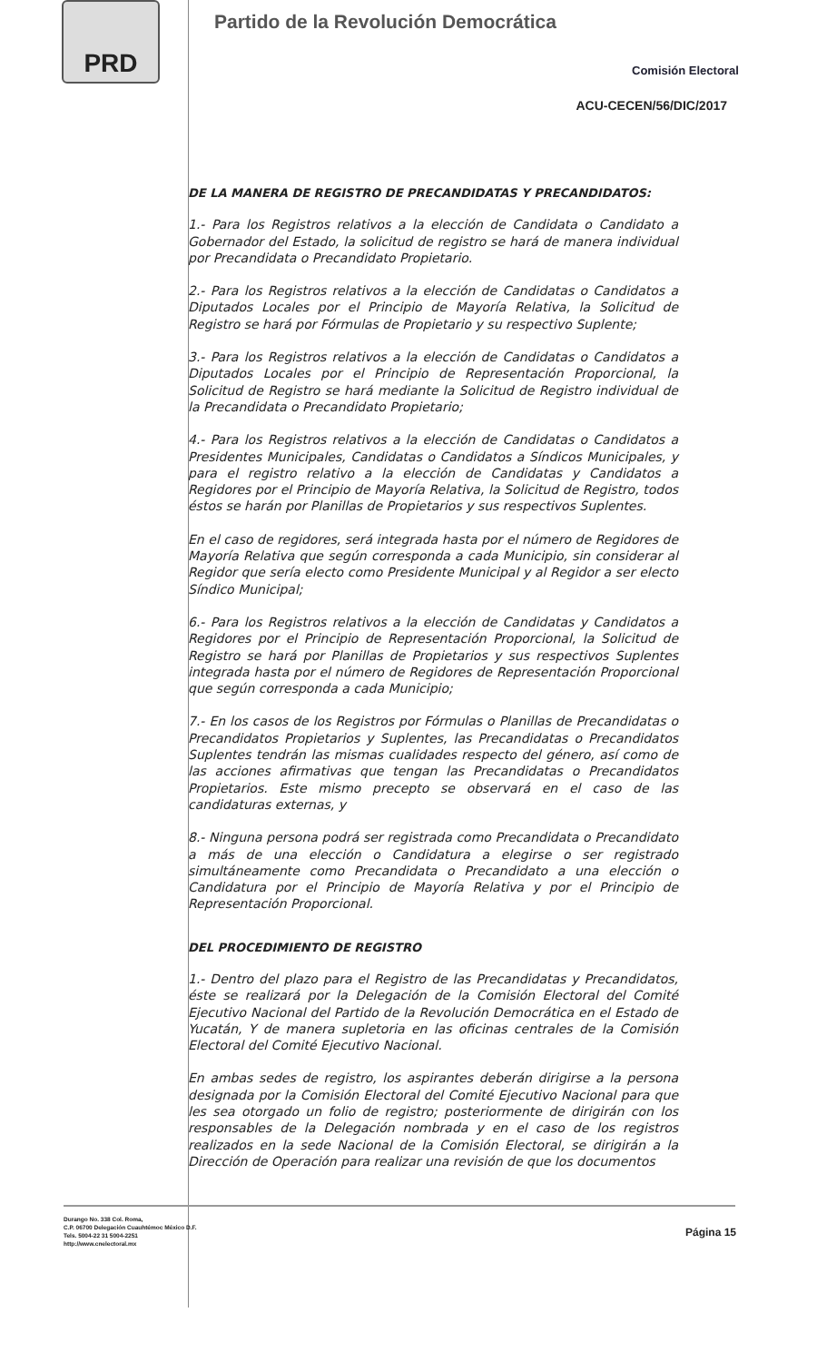PRD
Partido de la Revolución Democrática
Comisión Electoral
ACU-CECEN/56/DIC/2017
DE LA MANERA DE REGISTRO DE PRECANDIDATAS Y PRECANDIDATOS:
1.- Para los Registros relativos a la elección de Candidata o Candidato a Gobernador del Estado, la solicitud de registro se hará de manera individual por Precandidata o Precandidato Propietario.
2.- Para los Registros relativos a la elección de Candidatas o Candidatos a Diputados Locales por el Principio de Mayoría Relativa, la Solicitud de Registro se hará por Fórmulas de Propietario y su respectivo Suplente;
3.- Para los Registros relativos a la elección de Candidatas o Candidatos a Diputados Locales por el Principio de Representación Proporcional, la Solicitud de Registro se hará mediante la Solicitud de Registro individual de la Precandidata o Precandidato Propietario;
4.- Para los Registros relativos a la elección de Candidatas o Candidatos a Presidentes Municipales, Candidatas o Candidatos a Síndicos Municipales, y para el registro relativo a la elección de Candidatas y Candidatos a Regidores por el Principio de Mayoría Relativa, la Solicitud de Registro, todos éstos se harán por Planillas de Propietarios y sus respectivos Suplentes.
En el caso de regidores, será integrada hasta por el número de Regidores de Mayoría Relativa que según corresponda a cada Municipio, sin considerar al Regidor que sería electo como Presidente Municipal y al Regidor a ser electo Síndico Municipal;
6.- Para los Registros relativos a la elección de Candidatas y Candidatos a Regidores por el Principio de Representación Proporcional, la Solicitud de Registro se hará por Planillas de Propietarios y sus respectivos Suplentes integrada hasta por el número de Regidores de Representación Proporcional que según corresponda a cada Municipio;
7.- En los casos de los Registros por Fórmulas o Planillas de Precandidatas o Precandidatos Propietarios y Suplentes, las Precandidatas o Precandidatos Suplentes tendrán las mismas cualidades respecto del género, así como de las acciones afirmativas que tengan las Precandidatas o Precandidatos Propietarios. Este mismo precepto se observará en el caso de las candidaturas externas, y
8.- Ninguna persona podrá ser registrada como Precandidata o Precandidato a más de una elección o Candidatura a elegirse o ser registrado simultáneamente como Precandidata o Precandidato a una elección o Candidatura por el Principio de Mayoría Relativa y por el Principio de Representación Proporcional.
DEL PROCEDIMIENTO DE REGISTRO
1.- Dentro del plazo para el Registro de las Precandidatas y Precandidatos, éste se realizará por la Delegación de la Comisión Electoral del Comité Ejecutivo Nacional del Partido de la Revolución Democrática en el Estado de Yucatán, Y de manera supletoria en las oficinas centrales de la Comisión Electoral del Comité Ejecutivo Nacional.
En ambas sedes de registro, los aspirantes deberán dirigirse a la persona designada por la Comisión Electoral del Comité Ejecutivo Nacional para que les sea otorgado un folio de registro; posteriormente de dirigirán con los responsables de la Delegación nombrada y en el caso de los registros realizados en la sede Nacional de la Comisión Electoral, se dirigirán a la Dirección de Operación para realizar una revisión de que los documentos
Durango No. 338 Col. Roma,
C.P. 06700 Delegación Cuauhtémoc México D.F.
Tels. 5004-22 31 5004-2251
http://www.cnelectoral.mx
Página 15